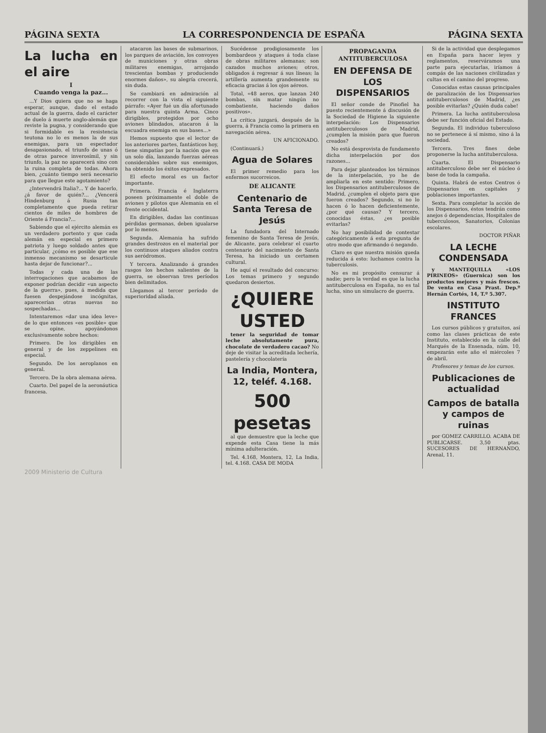PÁGINA SEXTA LA CORRESPONDENCIA DE ESPAÑA PÁGINA SEXTA
La lucha en el aire
I
Cuando venga la paz...
...Y Dios quiera que no se haga esperar, aunque, dado el estado actual de la guerra, dado el carácter de duelo á muerte anglo-alemán que reviste la pugna, y considerando que si formidable es la resistencia teutona no lo es menos la de sus enemigas, para un espectador desapasionado, el triunfo de unas ó de otras parece inverosímil, y sin triunfo, la paz no aparecerá sino con la ruina completa de todas. Ahora bien, ¿cuánto tiempo será necesario para que llegue este agotamiento?
¿Intervendrá Italia?... Y de hacerlo, ¿á favor de quién?... ¿Vencerá Hindenburg á Rusia tan completamente que pueda retirar cientos de miles de hombres de Oriente á Francia?...
Sabiendo que el ejército alemán es un verdadero portento y que cada alemán en especial es primero patriota y luego soldado antes que particular, ¿cómo es posible que ese inmenso mecanismo se desarticule hasta dejar de funcionar?...
Todas y cada una de las interrogaciones que acabamos de exponer podrían decidir «un aspecto de la guerra», pues, á medida que fuesen despejándose incógnitas, aparecerían otras nuevas no sospechadas...
Intentaremos «dar una idea leve» de lo que entonces «es posible» que se opine, apoyándonos exclusivamente sobre hechos:
Primero. De los dirigibles en general y de los zeppelines en especial.
Segundo. De los aeroplanos en general.
Tercero. De la obra alemana aérea.
Cuarto. Del papel de la aeronáutica francesa.
atacaron las bases de submarinos, los parques de aviación, los convoyes de municiones y otras obras militares enemigas, arrojando trescientas bombas y produciendo enormes daños», su alegría crecerá, sin duda.
Se cambiará en admiración al recorrer con la vista el siguiente párrafo: «Ayer fué un día afortunado para nuestra quinta Arma. Cinco dirigibles, protegidos por ocho aviones blindados, atacaron á la escuadra enemiga en sus bases...»
Hemos supuesto que el lector de los anteriores partes, fantásticos hoy, tiene simpatías por la nación que en un solo día, lanzando fuerzas aéreas considerables sobre sus enemigos, ha obtenido los éxitos expresados.
El efecto moral es un factor importante.
Primera. Francia é Inglaterra poseen próximamente el doble de aviones y pilotos que Alemania en el frente occidental.
En dirigibles, dadas las continuas pérdidas germanas, deben igualarse por lo menos.
Segunda. Alemania ha sufrido grandes destrozos en el material por los continuos ataques aliados contra sus aeródromos.
Y tercera. Analizando á grandes rasgos los hechos salientes de la guerra, se observan tres períodos bien delimitados.
Llegamos al tercer período de superioridad aliada.
Sucédense prodigiosamente los bombardeos y ataques á toda clase de obras militares alemanas; son cazados muchos aviones; otros, obligados á regresar á sus líneas; la artillería aumenta grandemente su eficacia gracias á los ojos aéreos.
Total, «48 aeros, que lanzan 240 bombas, sin matar ningún no combatiente, haciendo daños positivos».
La crítica juzgará, después de la guerra, á Francia como la primera en navegación aérea.
UN AFICIONADO.
(Continuará.)
Agua de Solares
El primer remedio para los enfermos sucorreicos.
DE ALICANTE
Centenario de Santa Teresa de Jesús
La fundadora del Internado femenino de Santa Teresa de Jesús, de Alicante, para celebrar el cuarto centenario del nacimiento de Santa Teresa, ha iniciado un certamen cultural.
He aquí el resultado del concurso: Los temas primero y segundo quedaron desiertos.
¿QUIERE USTED
tener la seguridad de tomar leche absolutamente pura, chocolate de verdadero cacao? No deje de visitar la acreditada lechería, pastelería y chocolatería
La India, Montera, 12, teléf. 4.168.
500 pesetas
al que demuestre que la leche que expende esta Casa tiene la más mínima adulteración.
Tel. 4.168, Montera, 12, La India, tel. 4.168. CASA DE MODA
PROPAGANDA ANTITUBERCULOSA
EN DEFENSA DE LOS DISPENSARIOS
El señor conde de Pinofiel ha puesto recientemente á discusión de la Sociedad de Higiene la siguiente interpelación: Los Dispensarios antituberculosos de Madrid, ¿cumplen la misión para que fueron creados?
No está desprovista de fundamento dicha interpelación por dos razones...
Para dejar planteados los términos de la interpelación, yo he de ampliarla en este sentido: Primero, los Dispensarios antituberculosos de Madrid, ¿cumplen el objeto para que fueron creados? Segundo, si no lo hacen ó lo hacen deficientemente, ¿por qué causas? Y tercero, conocidas éstas, ¿es posible evitarlas?
No hay posibilidad de contestar categóricamente á esta pregunta de otro modo que afirmando ó negando.
Claro es que nuestra misión queda reducida á esto: luchamos contra la tuberculosis.
No es mi propósito censurar á nadie; pero la verdad es que la lucha antituberculosa en España, no es tal lucha, sino un simulacro de guerra.
Si de la actividad que desplegamos en España para hacer leyes y reglamentos, reserváramos una parte para ejecutarlas, iríamos á compás de las naciones civilizadas y cultas en el camino del progreso.
Conocidas estas causas principales de paralización de los Dispensarios antituberculosos de Madrid, ¿es posible evitarlas? ¿Quién duda cabe!
Primera. La lucha antituberculosa debe ser función oficial del Estado.
Segunda. El individuo tuberculoso no se pertenece á sí mismo, sino á la sociedad.
Tercera. Tres fines debe proponerse la lucha antituberculosa.
Cuarta. El Dispensario antituberculoso debe ser el núcleo ó base de toda la campaña.
Quinta. Habrá de estos Centros ó Dispensarios en capitales y poblaciones importantes.
Sexta. Para completar la acción de los Dispensarios, éstos tendrán como anejos ó dependencias, Hospitales de tuberculosos, Sanatorios, Colonias escolares.
DOCTOR PIÑAR
LA LECHE CONDENSADA
y MANTEQUILLA «LOS PIRINEOS» (Guernica) son los productos mejores y más frescos. De venta en Casa Prast. Dep.º Hernán Cortés, 14, T.º 5.307.
INSTITUTO FRANCES
Los cursos públicos y gratuitos, así como las clases prácticas de este Instituto, establecido en la calle del Marqués de la Ensenada, núm. 10, empezarán este año el miércoles 7 de abril.
Profesores y temas de los cursos.
Publicaciones de actualidad
Campos de batalla y campos de ruinas
por GOMEZ CARRILLO. ACABA DE PUBLICARSE. 3,50 ptas. SUCESORES DE HERNANDO, Arenal, 11.
2009 Ministerio de Cultura